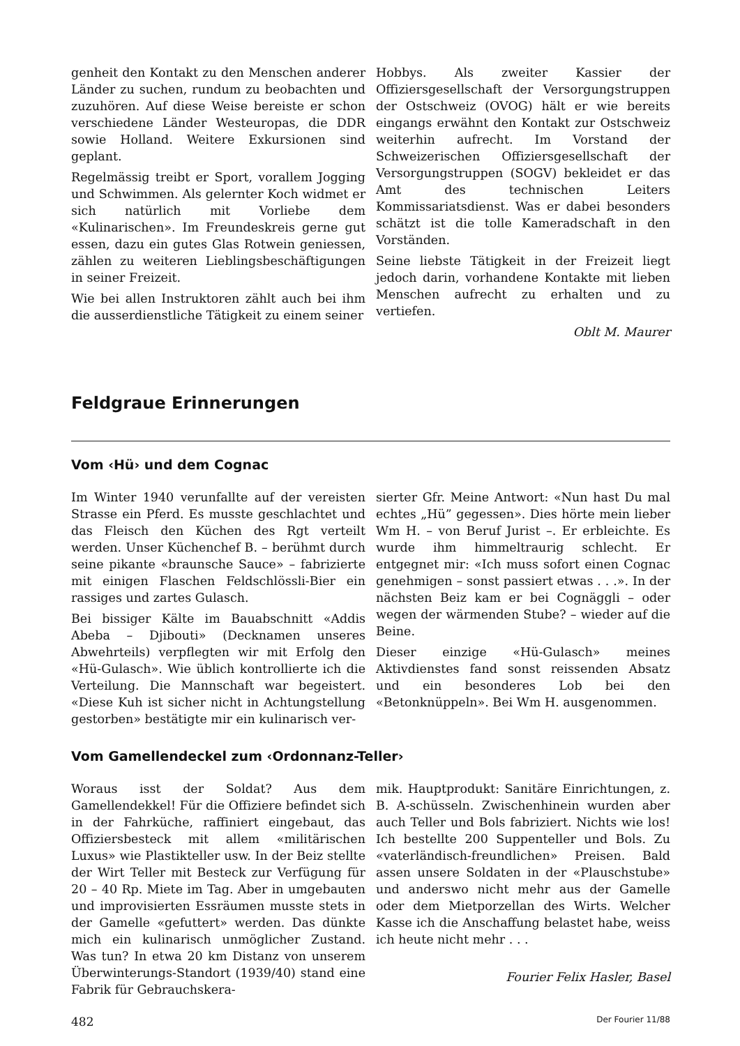genheit den Kontakt zu den Menschen anderer Länder zu suchen, rundum zu beobachten und zuzuhören. Auf diese Weise bereiste er schon verschiedene Länder Westeuropas, die DDR sowie Holland. Weitere Exkursionen sind geplant.
Regelmässig treibt er Sport, vorallem Jogging und Schwimmen. Als gelernter Koch widmet er sich natürlich mit Vorliebe dem «Kulinarischen». Im Freundeskreis gerne gut essen, dazu ein gutes Glas Rotwein geniessen, zählen zu weiteren Lieblingsbeschäftigungen in seiner Freizeit.
Wie bei allen Instruktoren zählt auch bei ihm die ausserdienstliche Tätigkeit zu einem seiner
Hobbys. Als zweiter Kassier der Offiziersgesellschaft der Versorgungstruppen der Ostschweiz (OVOG) hält er wie bereits eingangs erwähnt den Kontakt zur Ostschweiz weiterhin aufrecht. Im Vorstand der Schweizerischen Offiziersgesellschaft der Versorgungstruppen (SOGV) bekleidet er das Amt des technischen Leiters Kommissariatsdienst. Was er dabei besonders schätzt ist die tolle Kameradschaft in den Vorständen.
Seine liebste Tätigkeit in der Freizeit liegt jedoch darin, vorhandene Kontakte mit lieben Menschen aufrecht zu erhalten und zu vertiefen.
Oblt M. Maurer
Feldgraue Erinnerungen
Vom ‹Hü› und dem Cognac
Im Winter 1940 verunfallte auf der vereisten Strasse ein Pferd. Es musste geschlachtet und das Fleisch den Küchen des Rgt verteilt werden. Unser Küchenchef B. – berühmt durch seine pikante «braunsche Sauce» – fabrizierte mit einigen Flaschen Feldschlössli-Bier ein rassiges und zartes Gulasch.
Bei bissiger Kälte im Bauabschnitt «Addis Abeba – Djibouti» (Decknamen unseres Abwehrteils) verpflegten wir mit Erfolg den «Hü-Gulasch». Wie üblich kontrollierte ich die Verteilung. Die Mannschaft war begeistert. «Diese Kuh ist sicher nicht in Achtungstellung gestorben» bestätigte mir ein kulinarisch ver-
sierter Gfr. Meine Antwort: «Nun hast Du mal echtes „Hü” gegessen». Dies hörte mein lieber Wm H. – von Beruf Jurist –. Er erbleichte. Es wurde ihm himmeltraurig schlecht. Er entgegnet mir: «Ich muss sofort einen Cognac genehmigen – sonst passiert etwas . . .». In der nächsten Beiz kam er bei Cognäggli – oder wegen der wärmenden Stube? – wieder auf die Beine.
Dieser einzige «Hü-Gulasch» meines Aktivdienstes fand sonst reissenden Absatz und ein besonderes Lob bei den «Betonknüppeln». Bei Wm H. ausgenommen.
Vom Gamellendeckel zum ‹Ordonnanz-Teller›
Woraus isst der Soldat? Aus dem Gamellendekkel! Für die Offiziere befindet sich in der Fahrküche, raffiniert eingebaut, das Offiziersbesteck mit allem «militärischen Luxus» wie Plastikteller usw. In der Beiz stellte der Wirt Teller mit Besteck zur Verfügung für 20 – 40 Rp. Miete im Tag. Aber in umgebauten und improvisierten Essräumen musste stets in der Gamelle «gefuttert» werden. Das dünkte mich ein kulinarisch unmöglicher Zustand. Was tun? In etwa 20 km Distanz von unserem Überwinterungs-Standort (1939/40) stand eine Fabrik für Gebrauchskera-
mik. Hauptprodukt: Sanitäre Einrichtungen, z. B. A-schüsseln. Zwischenhinein wurden aber auch Teller und Bols fabriziert. Nichts wie los! Ich bestellte 200 Suppenteller und Bols. Zu «vaterländisch-freundlichen» Preisen. Bald assen unsere Soldaten in der «Plauschstube» und anderswo nicht mehr aus der Gamelle oder dem Mietporzellan des Wirts. Welcher Kasse ich die Anschaffung belastet habe, weiss ich heute nicht mehr . . .
Fourier Felix Hasler, Basel
482 Der Fourier 11/88